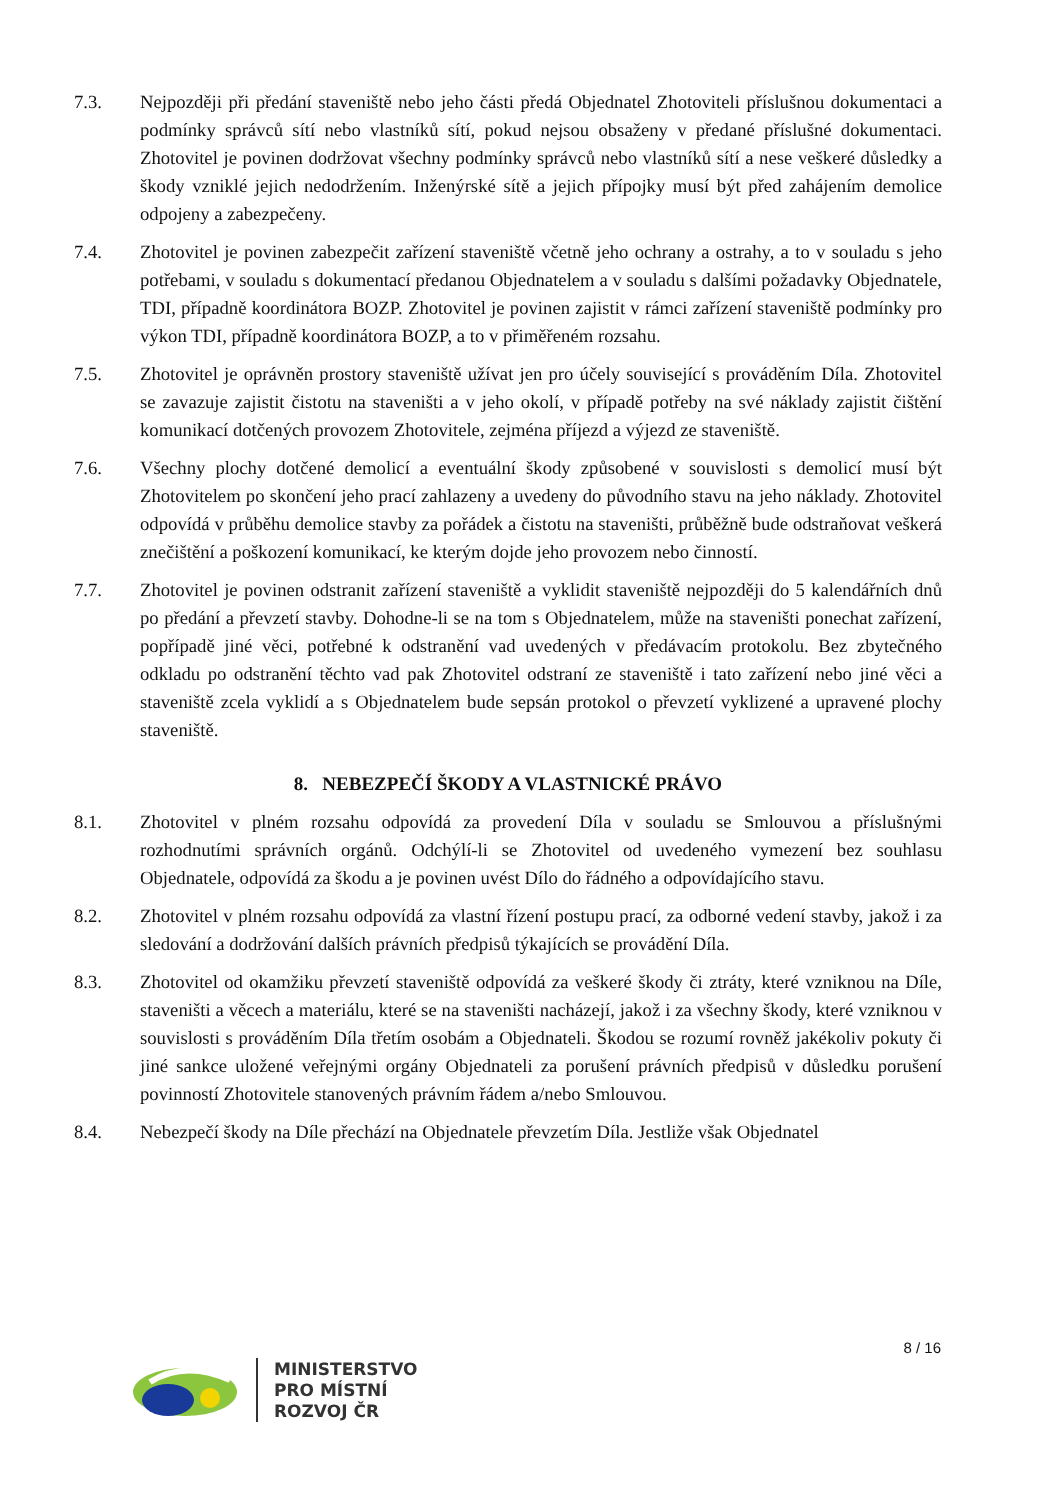7.3. Nejpozději při předání staveniště nebo jeho části předá Objednatel Zhotoviteli příslušnou dokumentaci a podmínky správců sítí nebo vlastníků sítí, pokud nejsou obsaženy v předané příslušné dokumentaci. Zhotovitel je povinen dodržovat všechny podmínky správců nebo vlastníků sítí a nese veškeré důsledky a škody vzniklé jejich nedodržením. Inženýrské sítě a jejich přípojky musí být před zahájením demolice odpojeny a zabezpečeny.
7.4. Zhotovitel je povinen zabezpečit zařízení staveniště včetně jeho ochrany a ostrahy, a to v souladu s jeho potřebami, v souladu s dokumentací předanou Objednatelem a v souladu s dalšími požadavky Objednatele, TDI, případně koordinátora BOZP. Zhotovitel je povinen zajistit v rámci zařízení staveniště podmínky pro výkon TDI, případně koordinátora BOZP, a to v přiměřeném rozsahu.
7.5. Zhotovitel je oprávněn prostory staveniště užívat jen pro účely související s prováděním Díla. Zhotovitel se zavazuje zajistit čistotu na staveništi a v jeho okolí, v případě potřeby na své náklady zajistit čištění komunikací dotčených provozem Zhotovitele, zejména příjezd a výjezd ze staveniště.
7.6. Všechny plochy dotčené demolicí a eventuální škody způsobené v souvislosti s demolicí musí být Zhotovitelem po skončení jeho prací zahlazeny a uvedeny do původního stavu na jeho náklady. Zhotovitel odpovídá v průběhu demolice stavby za pořádek a čistotu na staveništi, průběžně bude odstraňovat veškerá znečištění a poškození komunikací, ke kterým dojde jeho provozem nebo činností.
7.7. Zhotovitel je povinen odstranit zařízení staveniště a vyklidit staveniště nejpozději do 5 kalendářních dnů po předání a převzetí stavby. Dohodne-li se na tom s Objednatelem, může na staveništi ponechat zařízení, popřípadě jiné věci, potřebné k odstranění vad uvedených v předávacím protokolu. Bez zbytečného odkladu po odstranění těchto vad pak Zhotovitel odstraní ze staveniště i tato zařízení nebo jiné věci a staveniště zcela vyklidí a s Objednatelem bude sepsán protokol o převzetí vyklizené a upravené plochy staveniště.
8. NEBEZPEČÍ ŠKODY A VLASTNICKÉ PRÁVO
8.1. Zhotovitel v plném rozsahu odpovídá za provedení Díla v souladu se Smlouvou a příslušnými rozhodnutími správních orgánů. Odchýlí-li se Zhotovitel od uvedeného vymezení bez souhlasu Objednatele, odpovídá za škodu a je povinen uvést Dílo do řádného a odpovídajícího stavu.
8.2. Zhotovitel v plném rozsahu odpovídá za vlastní řízení postupu prací, za odborné vedení stavby, jakož i za sledování a dodržování dalších právních předpisů týkajících se provádění Díla.
8.3. Zhotovitel od okamžiku převzetí staveniště odpovídá za veškeré škody či ztráty, které vzniknou na Díle, staveništi a věcech a materiálu, které se na staveništi nacházejí, jakož i za všechny škody, které vzniknou v souvislosti s prováděním Díla třetím osobám a Objednateli. Škodou se rozumí rovněž jakékoliv pokuty či jiné sankce uložené veřejnými orgány Objednateli za porušení právních předpisů v důsledku porušení povinností Zhotovitele stanovených právním řádem a/nebo Smlouvou.
8.4. Nebezpečí škody na Díle přechází na Objednatele převzetím Díla. Jestliže však Objednatel
8 / 16
MINISTERSTVO
PRO MÍSTNÍ
ROZVOJ ČR